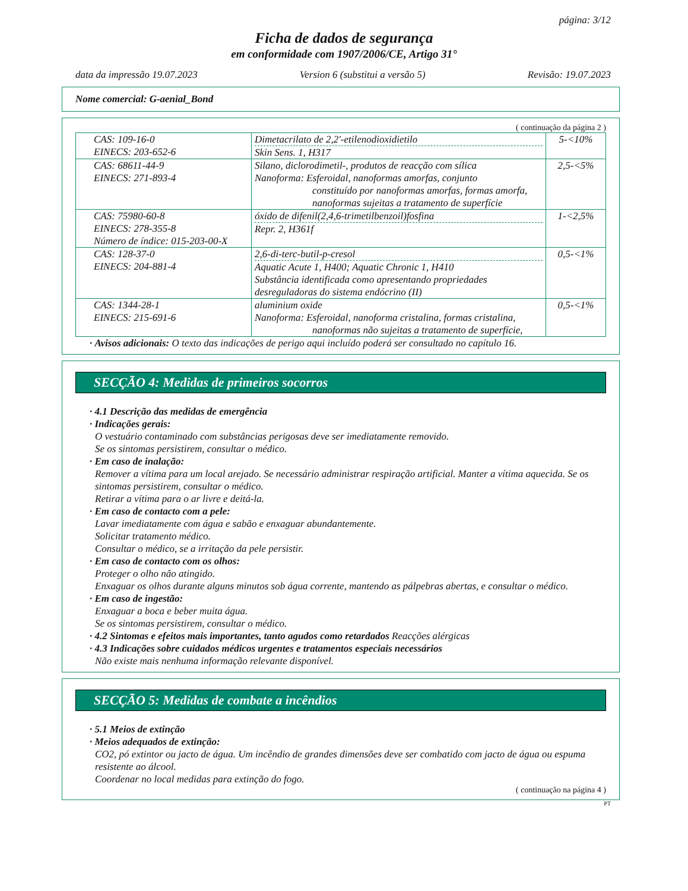página: 3/12
Ficha de dados de segurança
em conformidade com 1907/2006/CE, Artigo 31°
data da impressão 19.07.2023 Version 6 (substitui a versão 5) Revisão: 19.07.2023
Nome comercial: G-aenial_Bond
( continuação da página 2 )
| CAS: 109-16-0 EINECS: 203-652-6 | Dimetacrilato de 2,2'-etilenodioxidietilo Skin Sens. 1, H317 | 5-<10% |
| CAS: 68611-44-9 EINECS: 271-893-4 | Silano, diclorodimetil-, produtos de reacção com sílica Nanoforma: Esferoidal, nanoformas amorfas, conjunto constituído por nanoformas amorfas, formas amorfa, nanoformas sujeitas a tratamento de superfície | 2,5-<5% |
| CAS: 75980-60-8 EINECS: 278-355-8 Número de índice: 015-203-00-X | óxido de difenil(2,4,6-trimetilbenzoil)fosfina Repr. 2, H361f | 1-<2,5% |
| CAS: 128-37-0 EINECS: 204-881-4 | 2,6-di-terc-butil-p-cresol Aquatic Acute 1, H400; Aquatic Chronic 1, H410 Substância identificada como apresentando propriedades desreguladoras do sistema endócrino (II) | 0,5-<1% |
| CAS: 1344-28-1 EINECS: 215-691-6 | aluminium oxide Nanoforma: Esferoidal, nanoforma cristalina, formas cristalina, nanoformas não sujeitas a tratamento de superfície, | 0,5-<1% |
· Avisos adicionais: O texto das indicações de perigo aqui incluído poderá ser consultado no capítulo 16.
SECÇÃO 4: Medidas de primeiros socorros
· 4.1 Descrição das medidas de emergência
· Indicações gerais:
O vestuário contaminado com substâncias perigosas deve ser imediatamente removido.
Se os sintomas persistirem, consultar o médico.
· Em caso de inalação:
Remover a vítima para um local arejado. Se necessário administrar respiração artificial. Manter a vítima aquecida. Se os sintomas persistirem, consultar o médico.
Retirar a vítima para o ar livre e deitá-la.
· Em caso de contacto com a pele:
Lavar imediatamente com água e sabão e enxaguar abundantemente.
Solicitar tratamento médico.
Consultar o médico, se a irritação da pele persistir.
· Em caso de contacto com os olhos:
Proteger o olho não atingido.
Enxaguar os olhos durante alguns minutos sob água corrente, mantendo as pálpebras abertas, e consultar o médico.
· Em caso de ingestão:
Enxaguar a boca e beber muita água.
Se os sintomas persistirem, consultar o médico.
· 4.2 Sintomas e efeitos mais importantes, tanto agudos como retardados Reacções alérgicas
· 4.3 Indicações sobre cuidados médicos urgentes e tratamentos especiais necessários
Não existe mais nenhuma informação relevante disponível.
SECÇÃO 5: Medidas de combate a incêndios
· 5.1 Meios de extinção
· Meios adequados de extinção:
CO2, pó extintor ou jacto de água. Um incêndio de grandes dimensões deve ser combatido com jacto de água ou espuma resistente ao álcool.
Coordenar no local medidas para extinção do fogo.
( continuação na página 4 )
PT